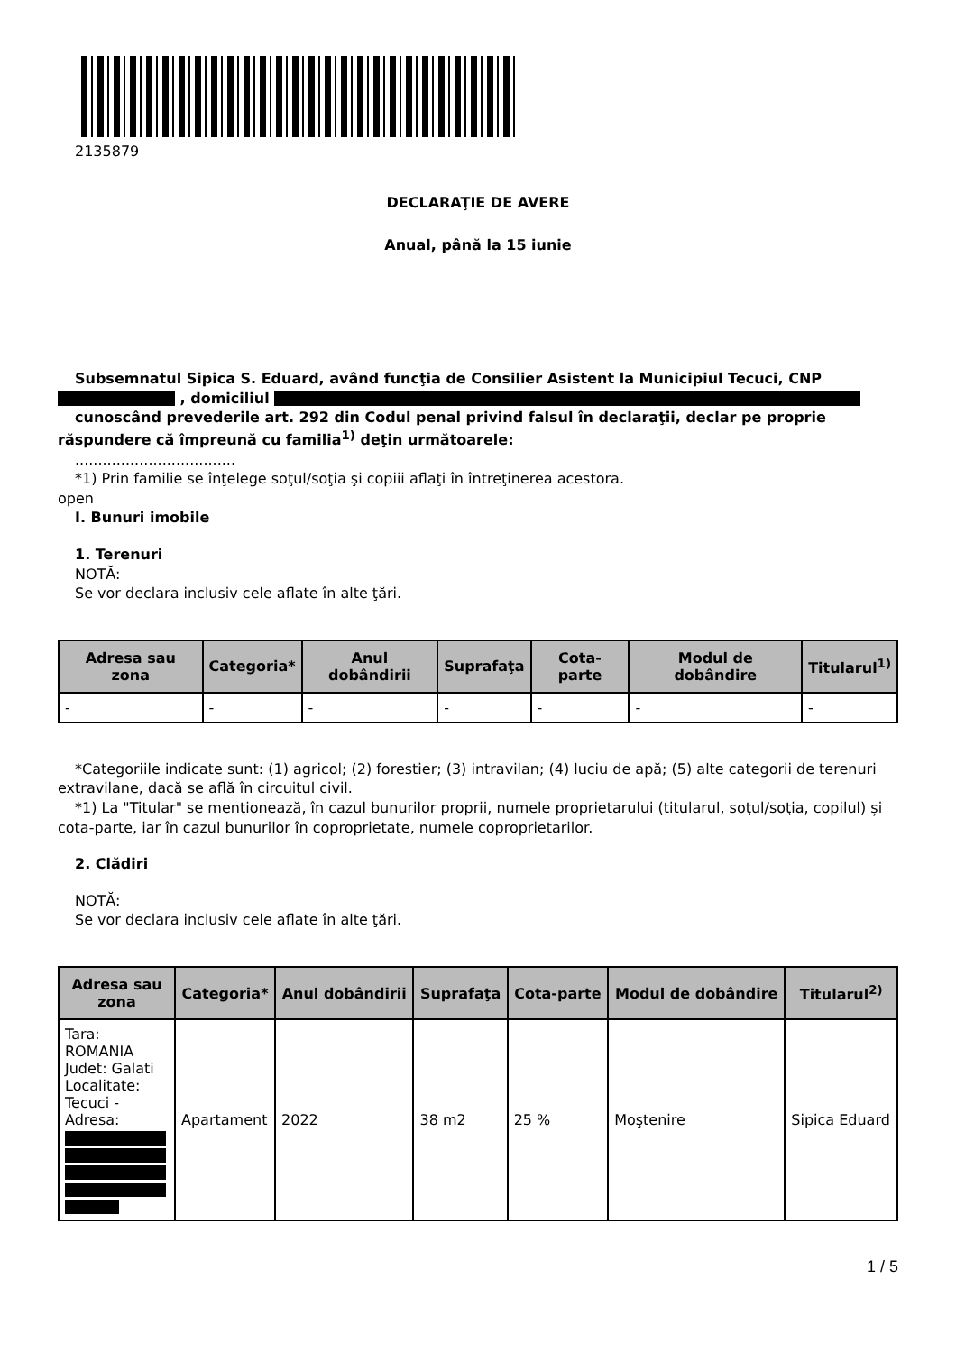2135879
DECLARAŢIE DE AVERE
Anual, până la 15 iunie
Subsemnatul Sipica S. Eduard, având funcţia de Consilier Asistent la Municipiul Tecuci, CNP , domiciliul
cunoscând prevederile art. 292 din Codul penal privind falsul în declaraţii, declar pe proprie răspundere că împreună cu familia<sup>1)</sup> deţin următoarele:
...................................
*1) Prin familie se înţelege soţul/soţia şi copiii aflaţi în întreţinerea acestora.
open
I. Bunuri imobile
1. Terenuri
NOTĂ:
Se vor declara inclusiv cele aflate în alte ţări.
| Adresa sau zona | Categoria* | Anul dobândirii | Suprafaţa | Cota-parte | Modul de dobândire | Titularul<sup>1)</sup> |
| --- | --- | --- | --- | --- | --- | --- |
| - | - | - | - | - | - | - |
*Categoriile indicate sunt: (1) agricol; (2) forestier; (3) intravilan; (4) luciu de apă; (5) alte categorii de terenuri extravilane, dacă se află în circuitul civil.
*1) La "Titular" se menţionează, în cazul bunurilor proprii, numele proprietarului (titularul, soţul/soţia, copilul) și cota-parte, iar în cazul bunurilor în coproprietate, numele coproprietarilor.
2. Clădiri
NOTĂ:
Se vor declara inclusiv cele aflate în alte ţări.
| Adresa sau zona | Categoria* | Anul dobândirii | Suprafaţa | Cota-parte | Modul de dobândire | Titularul<sup>2)</sup> |
| --- | --- | --- | --- | --- | --- | --- |
| Tara: ROMANIA Judet: Galati Localitate: Tecuci - Adresa: | Apartament | 2022 | 38 m2 | 25 % | Moştenire | Sipica Eduard |
1 / 5